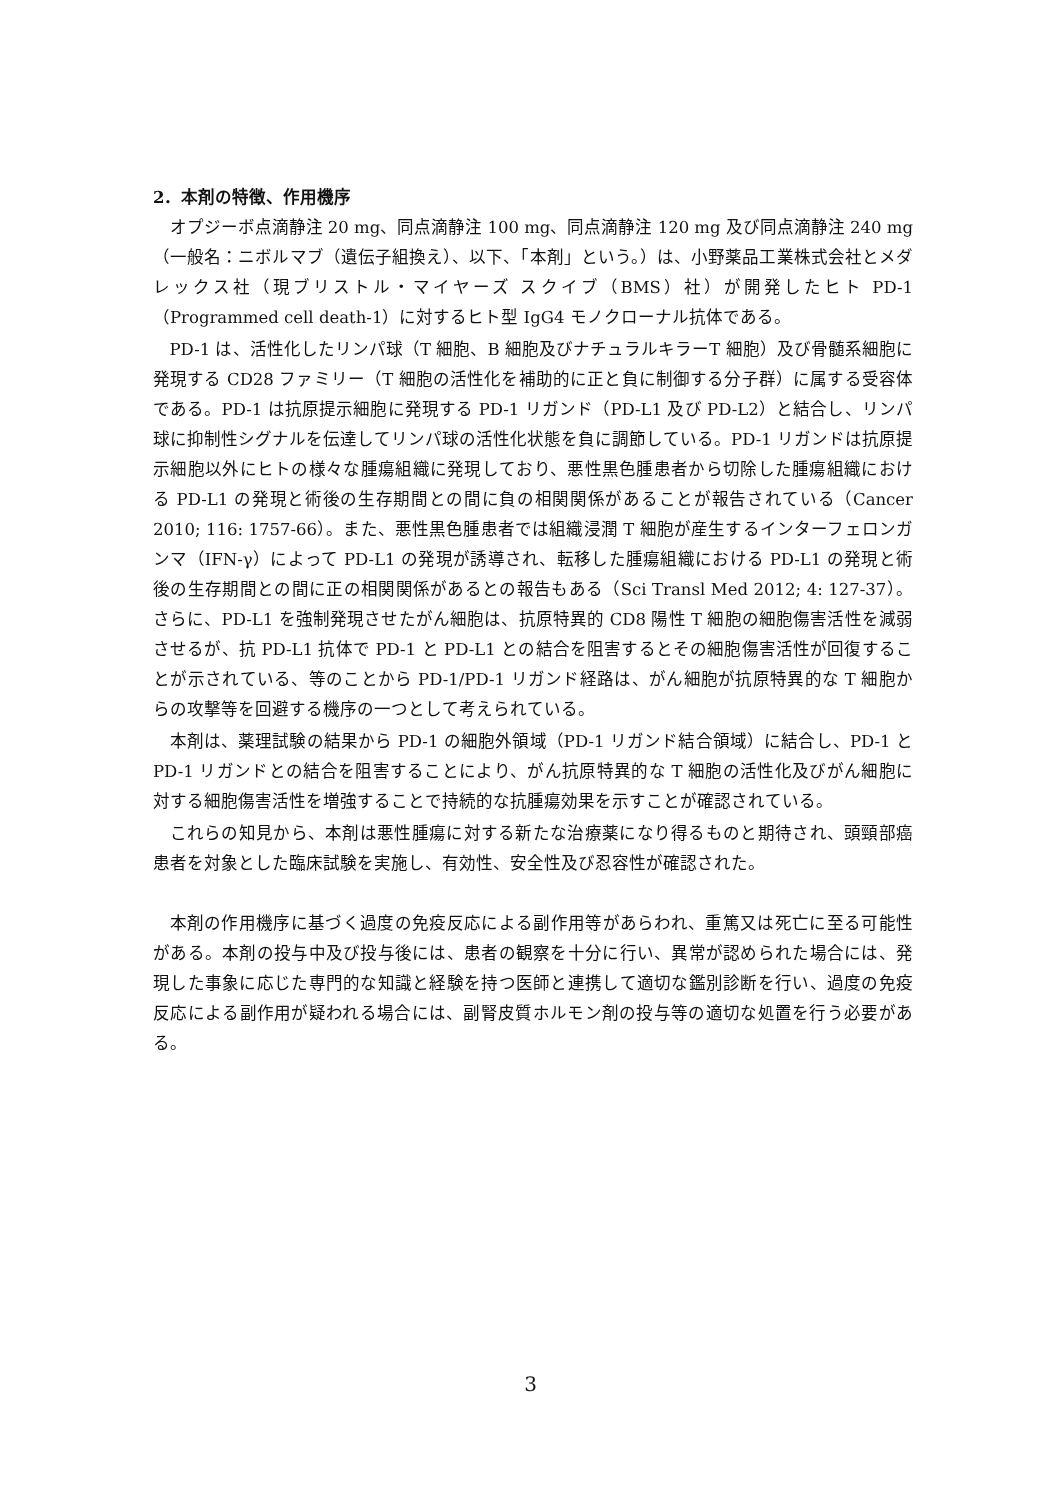2．本剤の特徴、作用機序
オプジーボ点滴静注 20 mg、同点滴静注 100 mg、同点滴静注 120 mg 及び同点滴静注 240 mg（一般名：ニボルマブ（遺伝子組換え）、以下、「本剤」という。）は、小野薬品工業株式会社とメダレックス社（現ブリストル・マイヤーズ スクイブ（BMS）社）が開発したヒト PD-1（Programmed cell death-1）に対するヒト型 IgG4 モノクローナル抗体である。
PD-1 は、活性化したリンパ球（T 細胞、B 細胞及びナチュラルキラーT 細胞）及び骨髄系細胞に発現する CD28 ファミリー（T 細胞の活性化を補助的に正と負に制御する分子群）に属する受容体である。PD-1 は抗原提示細胞に発現する PD-1 リガンド（PD-L1 及び PD-L2）と結合し、リンパ球に抑制性シグナルを伝達してリンパ球の活性化状態を負に調節している。PD-1 リガンドは抗原提示細胞以外にヒトの様々な腫瘍組織に発現しており、悪性黒色腫患者から切除した腫瘍組織における PD-L1 の発現と術後の生存期間との間に負の相関関係があることが報告されている（Cancer 2010; 116: 1757-66）。また、悪性黒色腫患者では組織浸潤 T 細胞が産生するインターフェロンガンマ（IFN-γ）によって PD-L1 の発現が誘導され、転移した腫瘍組織における PD-L1 の発現と術後の生存期間との間に正の相関関係があるとの報告もある（Sci Transl Med 2012; 4: 127-37）。さらに、PD-L1 を強制発現させたがん細胞は、抗原特異的 CD8 陽性 T 細胞の細胞傷害活性を減弱させるが、抗 PD-L1 抗体で PD-1 と PD-L1 との結合を阻害するとその細胞傷害活性が回復することが示されている、等のことから PD-1/PD-1 リガンド経路は、がん細胞が抗原特異的な T 細胞からの攻撃等を回避する機序の一つとして考えられている。
本剤は、薬理試験の結果から PD-1 の細胞外領域（PD-1 リガンド結合領域）に結合し、PD-1 と PD-1 リガンドとの結合を阻害することにより、がん抗原特異的な T 細胞の活性化及びがん細胞に対する細胞傷害活性を増強することで持続的な抗腫瘍効果を示すことが確認されている。
これらの知見から、本剤は悪性腫瘍に対する新たな治療薬になり得るものと期待され、頭頸部癌患者を対象とした臨床試験を実施し、有効性、安全性及び忍容性が確認された。
本剤の作用機序に基づく過度の免疫反応による副作用等があらわれ、重篤又は死亡に至る可能性がある。本剤の投与中及び投与後には、患者の観察を十分に行い、異常が認められた場合には、発現した事象に応じた専門的な知識と経験を持つ医師と連携して適切な鑑別診断を行い、過度の免疫反応による副作用が疑われる場合には、副腎皮質ホルモン剤の投与等の適切な処置を行う必要がある。
3